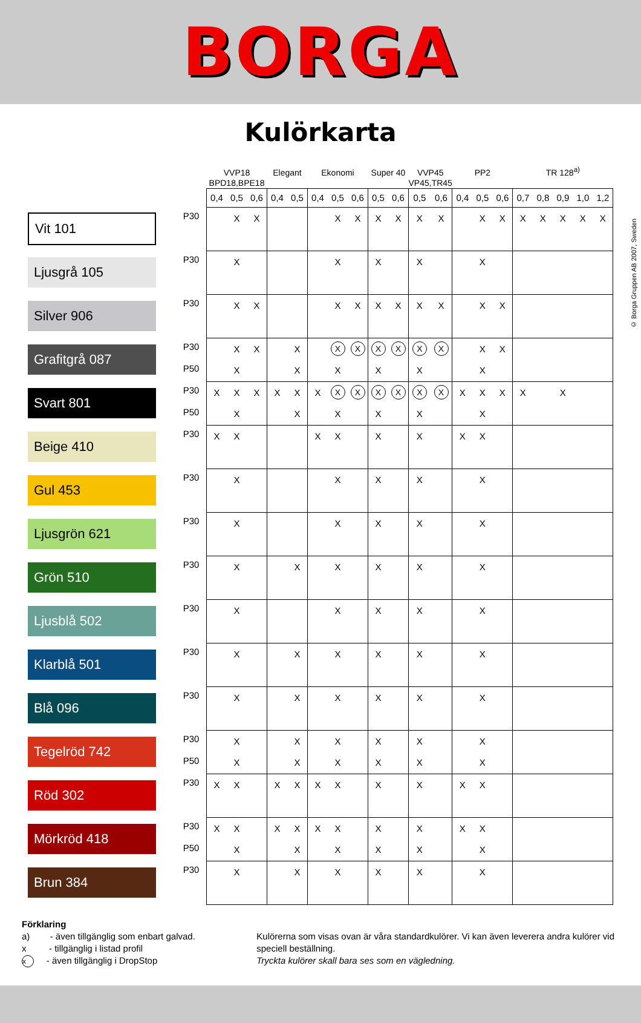BORGA
Kulörkarta
© Borga Gruppen AB 2007, Sweden
| | | | VVP18 BPD18,BPE18 | | | Elegant | | Ekonomi | | | Super 40 | | VVP45 VP45,TR45 | | PP2 | | | TR 128<sup>a)</sup> | | | | |
| --- | --- | --- | --- | --- | --- | --- | --- | --- | --- | --- | --- | --- | --- | --- | --- | --- | --- | --- | --- | --- | --- | --- |
| | | | 0,4 | 0,5 | 0,6 | 0,4 | 0,5 | 0,4 | 0,5 | 0,6 | 0,5 | 0,6 | 0,5 | 0,6 | 0,4 | 0,5 | 0,6 | 0,7 | 0,8 | 0,9 | 1,0 | 1,2 |
| Vit 101 | | P30 | | X | X | | | | X | X | X | X | X | X | | X | X | X | X | X | X | X |
| Ljusgrå 105 | | P30 | | X | | | | | X | | X | | X | | | X | | | | | | |
| Silver 906 | | P30 | | X | X | | | | X | X | X | X | X | X | | X | X | | | | | |
| Grafitgrå 087 | | P30 | | X | X | | X | | X | X | X | X | X | X | | X | X | | | | | |
| | | P50 | | X | | | X | | X | | X | | X | | | X | | | | | | |
| Svart 801 | | P30 | X | X | X | X | X | X | X | X | X | X | X | X | X | X | X | X | | X | | |
| | | P50 | | X | | | X | | X | | X | | X | | | X | | | | | | |
| Beige 410 | | P30 | X | X | | | | X | X | | X | | X | | X | X | | | | | | |
| Gul 453 | | P30 | | X | | | | | X | | X | | X | | | X | | | | | | |
| Ljusgrön 621 | | P30 | | X | | | | | X | | X | | X | | | X | | | | | | |
| Grön 510 | | P30 | | X | | | X | | X | | X | | X | | | X | | | | | | |
| Ljusblå 502 | | P30 | | X | | | | | X | | X | | X | | | X | | | | | | |
| Klarblå 501 | | P30 | | X | | | X | | X | | X | | X | | | X | | | | | | |
| Blå 096 | | P30 | | X | | | X | | X | | X | | X | | | X | | | | | | |
| Tegelröd 742 | | P30 | | X | | | X | | X | | X | | X | | | X | | | | | | |
| | | P50 | | X | | | X | | X | | X | | X | | | X | | | | | | |
| Röd 302 | | P30 | X | X | | X | X | X | X | | X | | X | | X | X | | | | | | |
| Mörkröd 418 | | P30 | X | X | | X | X | X | X | | X | | X | | X | X | | | | | | |
| | | P50 | | X | | | X | | X | | X | | X | | | X | | | | | | |
| Brun 384 | | P30 | | X | | | X | | X | | X | | X | | | X | | | | | | |
Förklaring
a) - även tillgänglig som enbart galvad.
x - tillgänglig i listad profil
x - även tillgänglig i DropStop
Kulörerna som visas ovan är våra standardkulörer. Vi kan även leverera andra kulörer vid speciell beställning.
Tryckta kulörer skall bara ses som en vägledning.